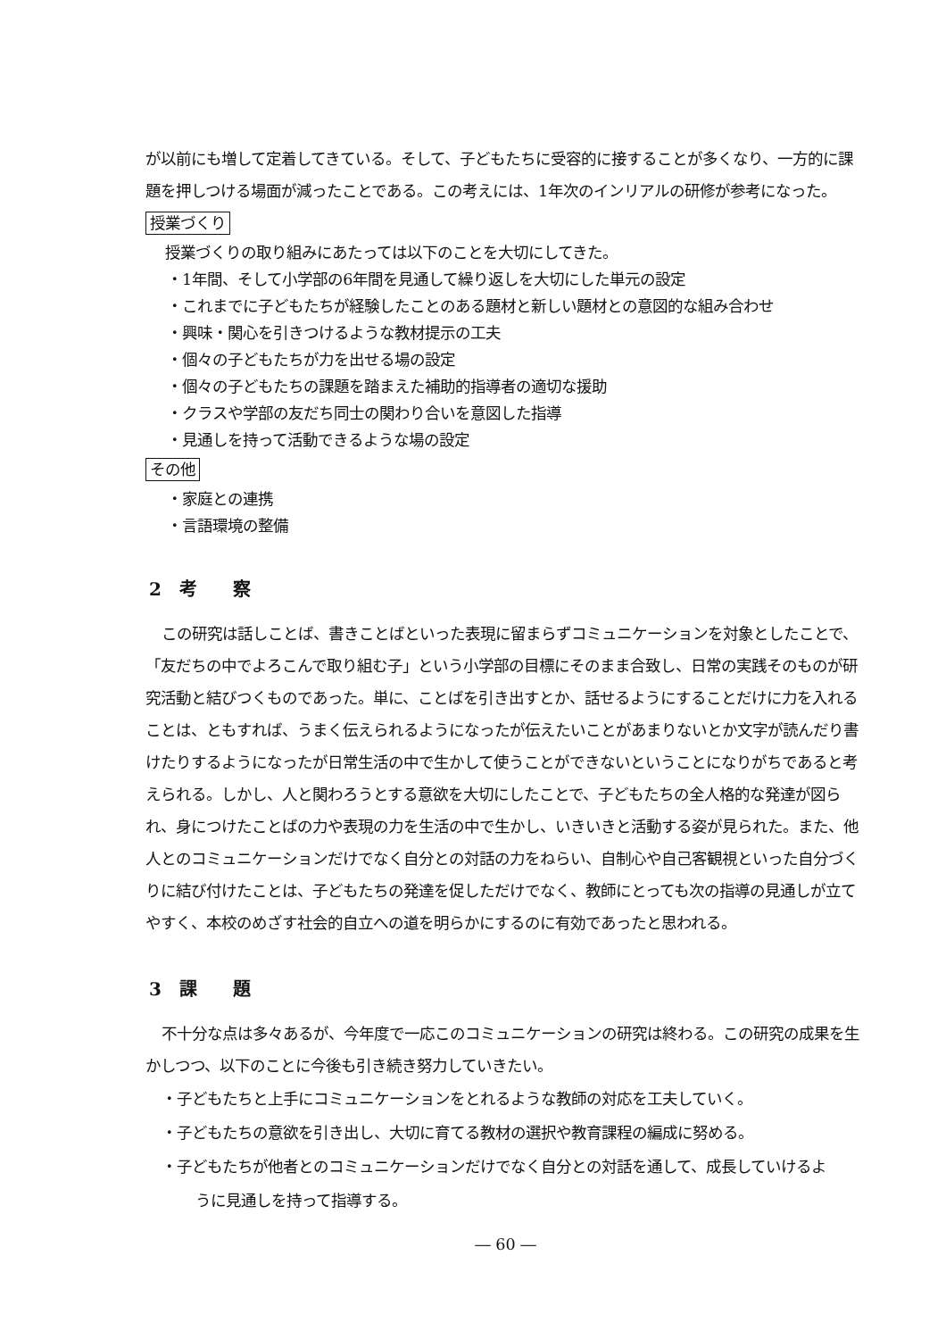が以前にも増して定着してきている。そして、子どもたちに受容的に接することが多くなり、一方的に課題を押しつける場面が減ったことである。この考えには、1年次のインリアルの研修が参考になった。
授業づくり
授業づくりの取り組みにあたっては以下のことを大切にしてきた。
・1年間、そして小学部の6年間を見通して繰り返しを大切にした単元の設定
・これまでに子どもたちが経験したことのある題材と新しい題材との意図的な組み合わせ
・興味・関心を引きつけるような教材提示の工夫
・個々の子どもたちが力を出せる場の設定
・個々の子どもたちの課題を踏まえた補助的指導者の適切な援助
・クラスや学部の友だち同士の関わり合いを意図した指導
・見通しを持って活動できるような場の設定
その他
・家庭との連携
・言語環境の整備
2　考　　察
この研究は話しことば、書きことばといった表現に留まらずコミュニケーションを対象としたことで、「友だちの中でよろこんで取り組む子」という小学部の目標にそのまま合致し、日常の実践そのものが研究活動と結びつくものであった。単に、ことばを引き出すとか、話せるようにすることだけに力を入れることは、ともすれば、うまく伝えられるようになったが伝えたいことがあまりないとか文字が読んだり書けたりするようになったが日常生活の中で生かして使うことができないということになりがちであると考えられる。しかし、人と関わろうとする意欲を大切にしたことで、子どもたちの全人格的な発達が図られ、身につけたことばの力や表現の力を生活の中で生かし、いきいきと活動する姿が見られた。また、他人とのコミュニケーションだけでなく自分との対話の力をねらい、自制心や自己客観視といった自分づくりに結び付けたことは、子どもたちの発達を促しただけでなく、教師にとっても次の指導の見通しが立てやすく、本校のめざす社会的自立への道を明らかにするのに有効であったと思われる。
3　課　　題
不十分な点は多々あるが、今年度で一応このコミュニケーションの研究は終わる。この研究の成果を生かしつつ、以下のことに今後も引き続き努力していきたい。
・子どもたちと上手にコミュニケーションをとれるような教師の対応を工夫していく。
・子どもたちの意欲を引き出し、大切に育てる教材の選択や教育課程の編成に努める。
・子どもたちが他者とのコミュニケーションだけでなく自分との対話を通して、成長していけるよ
うに見通しを持って指導する。
― 60 ―